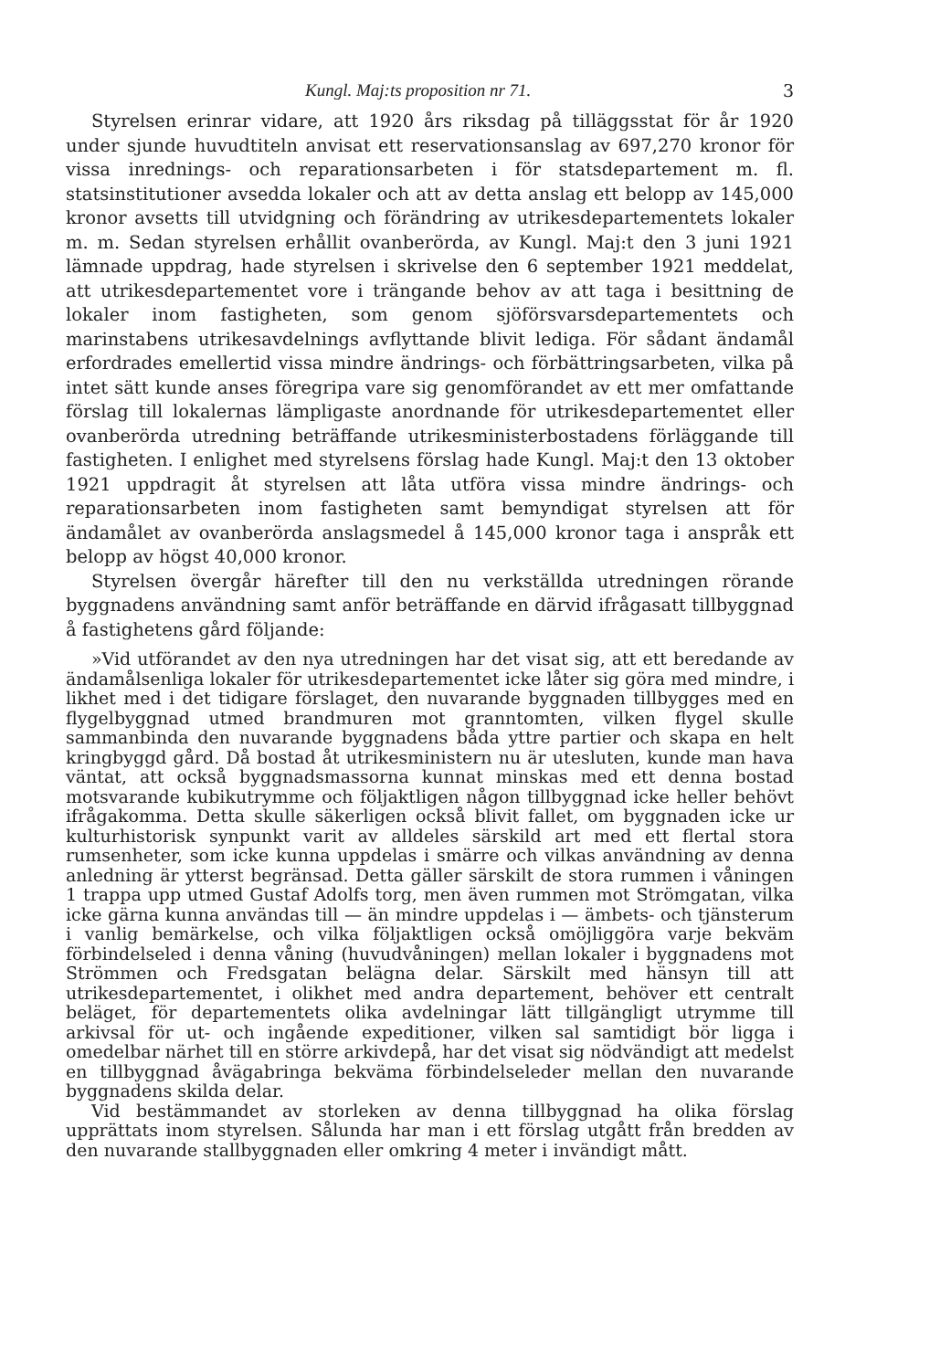Kungl. Maj:ts proposition nr 71. 3
Styrelsen erinrar vidare, att 1920 års riksdag på tilläggsstat för år 1920 under sjunde huvudtiteln anvisat ett reservationsanslag av 697,270 kronor för vissa inrednings- och reparationsarbeten i för statsdepartement m. fl. statsinstitutioner avsedda lokaler och att av detta anslag ett belopp av 145,000 kronor avsetts till utvidgning och förändring av utrikesdepartementets lokaler m. m. Sedan styrelsen erhållit ovanberörda, av Kungl. Maj:t den 3 juni 1921 lämnade uppdrag, hade styrelsen i skrivelse den 6 september 1921 meddelat, att utrikesdepartementet vore i trängande behov av att taga i besittning de lokaler inom fastigheten, som genom sjöförsvarsdepartementets och marinstabens utrikesavdelnings avflyttande blivit lediga. För sådant ändamål erfordrades emellertid vissa mindre ändrings- och förbättringsarbeten, vilka på intet sätt kunde anses föregripa vare sig genomförandet av ett mer omfattande förslag till lokalernas lämpligaste anordnande för utrikesdepartementet eller ovanberörda utredning beträffande utrikesministerbostadens förläggande till fastigheten. I enlighet med styrelsens förslag hade Kungl. Maj:t den 13 oktober 1921 uppdragit åt styrelsen att låta utföra vissa mindre ändrings- och reparationsarbeten inom fastigheten samt bemyndigat styrelsen att för ändamålet av ovanberörda anslagsmedel å 145,000 kronor taga i anspråk ett belopp av högst 40,000 kronor.
Styrelsen övergår härefter till den nu verkställda utredningen rörande byggnadens användning samt anför beträffande en därvid ifrågasatt tillbyggnad å fastighetens gård följande:
»Vid utförandet av den nya utredningen har det visat sig, att ett beredande av ändamålsenliga lokaler för utrikesdepartementet icke låter sig göra med mindre, i likhet med i det tidigare förslaget, den nuvarande byggnaden tillbygges med en flygelbyggnad utmed brandmuren mot granntomten, vilken flygel skulle sammanbinda den nuvarande byggnadens båda yttre partier och skapa en helt kringbyggd gård. Då bostad åt utrikesministern nu är utesluten, kunde man hava väntat, att också byggnadsmassorna kunnat minskas med ett denna bostad motsvarande kubikutrymme och följaktligen någon tillbyggnad icke heller behövt ifrågakomma. Detta skulle säkerligen också blivit fallet, om byggnaden icke ur kulturhistorisk synpunkt varit av alldeles särskild art med ett flertal stora rumsenheter, som icke kunna uppdelas i smärre och vilkas användning av denna anledning är ytterst begränsad. Detta gäller särskilt de stora rummen i våningen 1 trappa upp utmed Gustaf Adolfs torg, men även rummen mot Strömgatan, vilka icke gärna kunna användas till — än mindre uppdelas i — ämbets- och tjänsterum i vanlig bemärkelse, och vilka följaktligen också omöjliggöra varje bekväm förbindelseled i denna våning (huvudvåningen) mellan lokaler i byggnadens mot Strömmen och Fredsgatan belägna delar. Särskilt med hänsyn till att utrikesdepartementet, i olikhet med andra departement, behöver ett centralt beläget, för departementets olika avdelningar lätt tillgängligt utrymme till arkivsal för ut- och ingående expeditioner, vilken sal samtidigt bör ligga i omedelbar närhet till en större arkivdepå, har det visat sig nödvändigt att medelst en tillbyggnad åvägabringa bekväma förbindelseleder mellan den nuvarande byggnadens skilda delar.
Vid bestämmandet av storleken av denna tillbyggnad ha olika förslag upprättats inom styrelsen. Sålunda har man i ett förslag utgått från bredden av den nuvarande stallbyggnaden eller omkring 4 meter i invändigt mått.